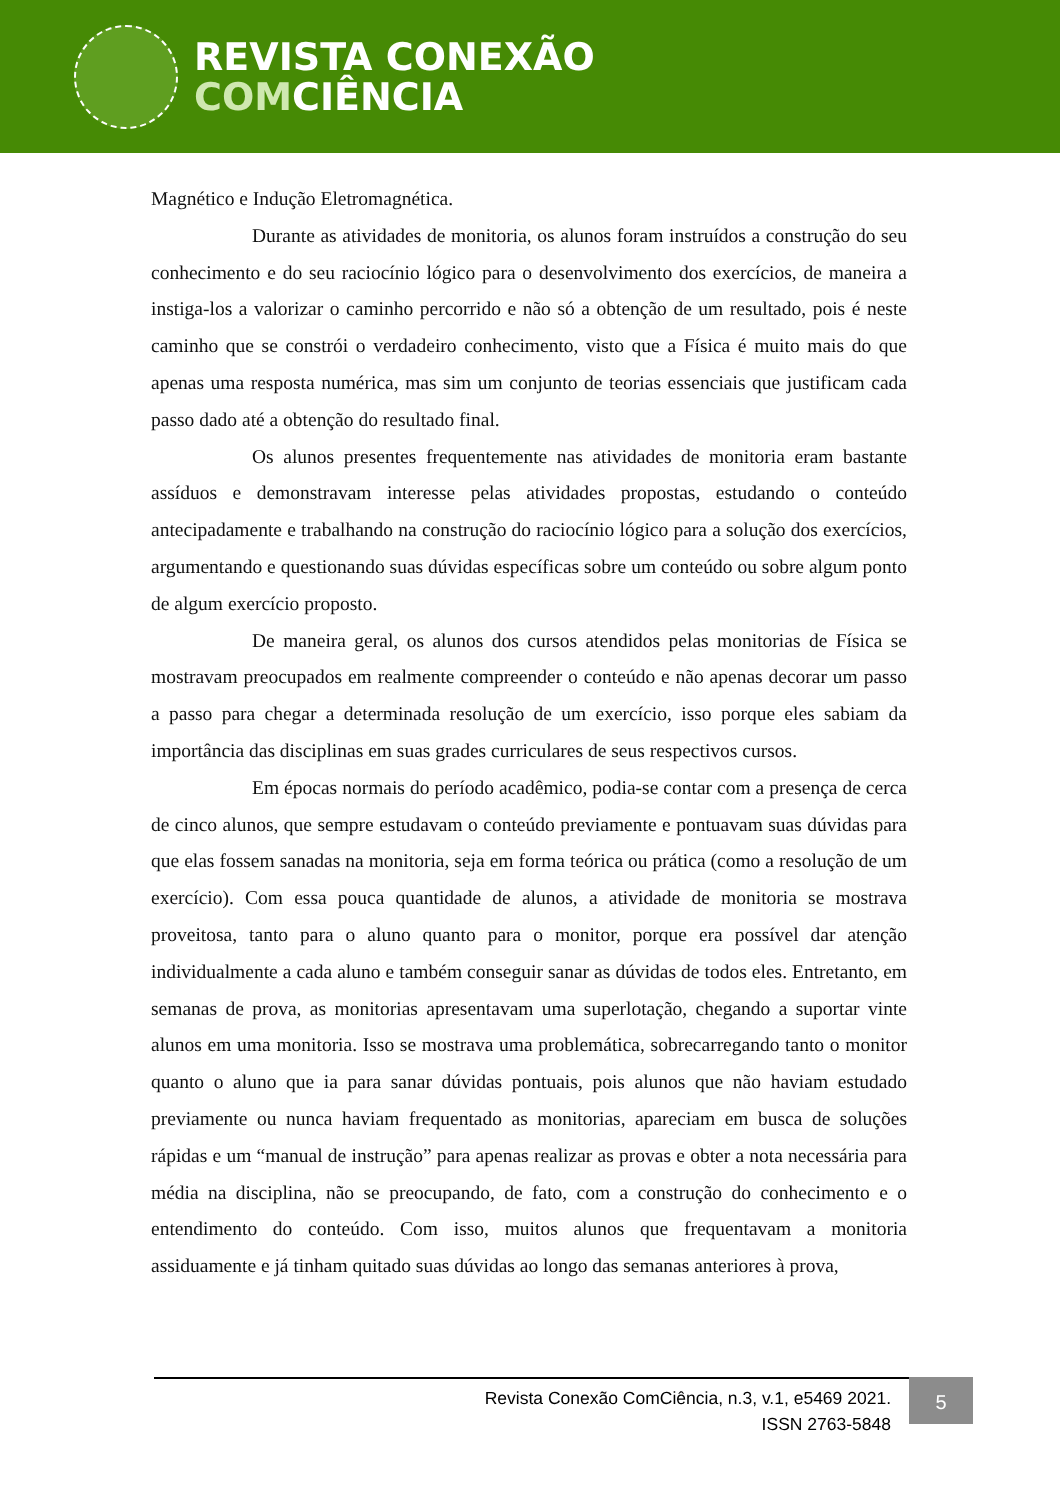REVISTA CONEXÃO
COMCIÊNCIA
Magnético e Indução Eletromagnética.
Durante as atividades de monitoria, os alunos foram instruídos a construção do seu conhecimento e do seu raciocínio lógico para o desenvolvimento dos exercícios, de maneira a instiga-los a valorizar o caminho percorrido e não só a obtenção de um resultado, pois é neste caminho que se constrói o verdadeiro conhecimento, visto que a Física é muito mais do que apenas uma resposta numérica, mas sim um conjunto de teorias essenciais que justificam cada passo dado até a obtenção do resultado final.
Os alunos presentes frequentemente nas atividades de monitoria eram bastante assíduos e demonstravam interesse pelas atividades propostas, estudando o conteúdo antecipadamente e trabalhando na construção do raciocínio lógico para a solução dos exercícios, argumentando e questionando suas dúvidas específicas sobre um conteúdo ou sobre algum ponto de algum exercício proposto.
De maneira geral, os alunos dos cursos atendidos pelas monitorias de Física se mostravam preocupados em realmente compreender o conteúdo e não apenas decorar um passo a passo para chegar a determinada resolução de um exercício, isso porque eles sabiam da importância das disciplinas em suas grades curriculares de seus respectivos cursos.
Em épocas normais do período acadêmico, podia-se contar com a presença de cerca de cinco alunos, que sempre estudavam o conteúdo previamente e pontuavam suas dúvidas para que elas fossem sanadas na monitoria, seja em forma teórica ou prática (como a resolução de um exercício). Com essa pouca quantidade de alunos, a atividade de monitoria se mostrava proveitosa, tanto para o aluno quanto para o monitor, porque era possível dar atenção individualmente a cada aluno e também conseguir sanar as dúvidas de todos eles. Entretanto, em semanas de prova, as monitorias apresentavam uma superlotação, chegando a suportar vinte alunos em uma monitoria. Isso se mostrava uma problemática, sobrecarregando tanto o monitor quanto o aluno que ia para sanar dúvidas pontuais, pois alunos que não haviam estudado previamente ou nunca haviam frequentado as monitorias, apareciam em busca de soluções rápidas e um “manual de instrução” para apenas realizar as provas e obter a nota necessária para média na disciplina, não se preocupando, de fato, com a construção do conhecimento e o entendimento do conteúdo. Com isso, muitos alunos que frequentavam a monitoria assiduamente e já tinham quitado suas dúvidas ao longo das semanas anteriores à prova,
Revista Conexão ComCiência, n.3, v.1, e5469 2021.
ISSN 2763-5848
5